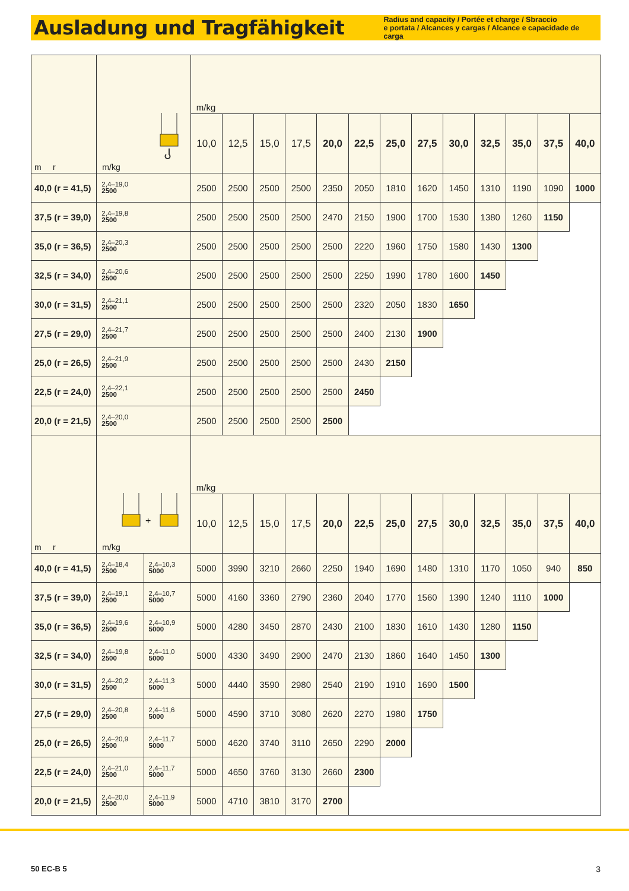Ausladung und Tragfähigkeit
Radius and capacity / Portée et charge / Sbraccio
e portata / Alcances y cargas / Alcance e capacidade de carga
| m r | m/kg | | m/kg | | | | | | | | | | | | |
| | | | 10,0 | 12,5 | 15,0 | 17,5 | 20,0 | 22,5 | 25,0 | 27,5 | 30,0 | 32,5 | 35,0 | 37,5 | 40,0 |
| 40,0 (r = 41,5) | 2,4–19,0 2500 | | 2500 | 2500 | 2500 | 2500 | 2350 | 2050 | 1810 | 1620 | 1450 | 1310 | 1190 | 1090 | 1000 |
| 37,5 (r = 39,0) | 2,4–19,8 2500 | | 2500 | 2500 | 2500 | 2500 | 2470 | 2150 | 1900 | 1700 | 1530 | 1380 | 1260 | 1150 | |
| 35,0 (r = 36,5) | 2,4–20,3 2500 | | 2500 | 2500 | 2500 | 2500 | 2500 | 2220 | 1960 | 1750 | 1580 | 1430 | 1300 | | |
| 32,5 (r = 34,0) | 2,4–20,6 2500 | | 2500 | 2500 | 2500 | 2500 | 2500 | 2250 | 1990 | 1780 | 1600 | 1450 | | | |
| 30,0 (r = 31,5) | 2,4–21,1 2500 | | 2500 | 2500 | 2500 | 2500 | 2500 | 2320 | 2050 | 1830 | 1650 | | | | |
| 27,5 (r = 29,0) | 2,4–21,7 2500 | | 2500 | 2500 | 2500 | 2500 | 2500 | 2400 | 2130 | 1900 | | | | | |
| 25,0 (r = 26,5) | 2,4–21,9 2500 | | 2500 | 2500 | 2500 | 2500 | 2500 | 2430 | 2150 | | | | | | |
| 22,5 (r = 24,0) | 2,4–22,1 2500 | | 2500 | 2500 | 2500 | 2500 | 2500 | 2450 | | | | | | | |
| 20,0 (r = 21,5) | 2,4–20,0 2500 | | 2500 | 2500 | 2500 | 2500 | 2500 | | | | | | | | |
| m r | + m/kg | | m/kg | | | | | | | | | | | | |
| | | | 10,0 | 12,5 | 15,0 | 17,5 | 20,0 | 22,5 | 25,0 | 27,5 | 30,0 | 32,5 | 35,0 | 37,5 | 40,0 |
| 40,0 (r = 41,5) | 2,4–18,4 2500 | 2,4–10,3 5000 | 5000 | 3990 | 3210 | 2660 | 2250 | 1940 | 1690 | 1480 | 1310 | 1170 | 1050 | 940 | 850 |
| 37,5 (r = 39,0) | 2,4–19,1 2500 | 2,4–10,7 5000 | 5000 | 4160 | 3360 | 2790 | 2360 | 2040 | 1770 | 1560 | 1390 | 1240 | 1110 | 1000 | |
| 35,0 (r = 36,5) | 2,4–19,6 2500 | 2,4–10,9 5000 | 5000 | 4280 | 3450 | 2870 | 2430 | 2100 | 1830 | 1610 | 1430 | 1280 | 1150 | | |
| 32,5 (r = 34,0) | 2,4–19,8 2500 | 2,4–11,0 5000 | 5000 | 4330 | 3490 | 2900 | 2470 | 2130 | 1860 | 1640 | 1450 | 1300 | | | |
| 30,0 (r = 31,5) | 2,4–20,2 2500 | 2,4–11,3 5000 | 5000 | 4440 | 3590 | 2980 | 2540 | 2190 | 1910 | 1690 | 1500 | | | | |
| 27,5 (r = 29,0) | 2,4–20,8 2500 | 2,4–11,6 5000 | 5000 | 4590 | 3710 | 3080 | 2620 | 2270 | 1980 | 1750 | | | | | |
| 25,0 (r = 26,5) | 2,4–20,9 2500 | 2,4–11,7 5000 | 5000 | 4620 | 3740 | 3110 | 2650 | 2290 | 2000 | | | | | | |
| 22,5 (r = 24,0) | 2,4–21,0 2500 | 2,4–11,7 5000 | 5000 | 4650 | 3760 | 3130 | 2660 | 2300 | | | | | | | |
| 20,0 (r = 21,5) | 2,4–20,0 2500 | 2,4–11,9 5000 | 5000 | 4710 | 3810 | 3170 | 2700 | | | | | | | | |
50 EC-B 5 3